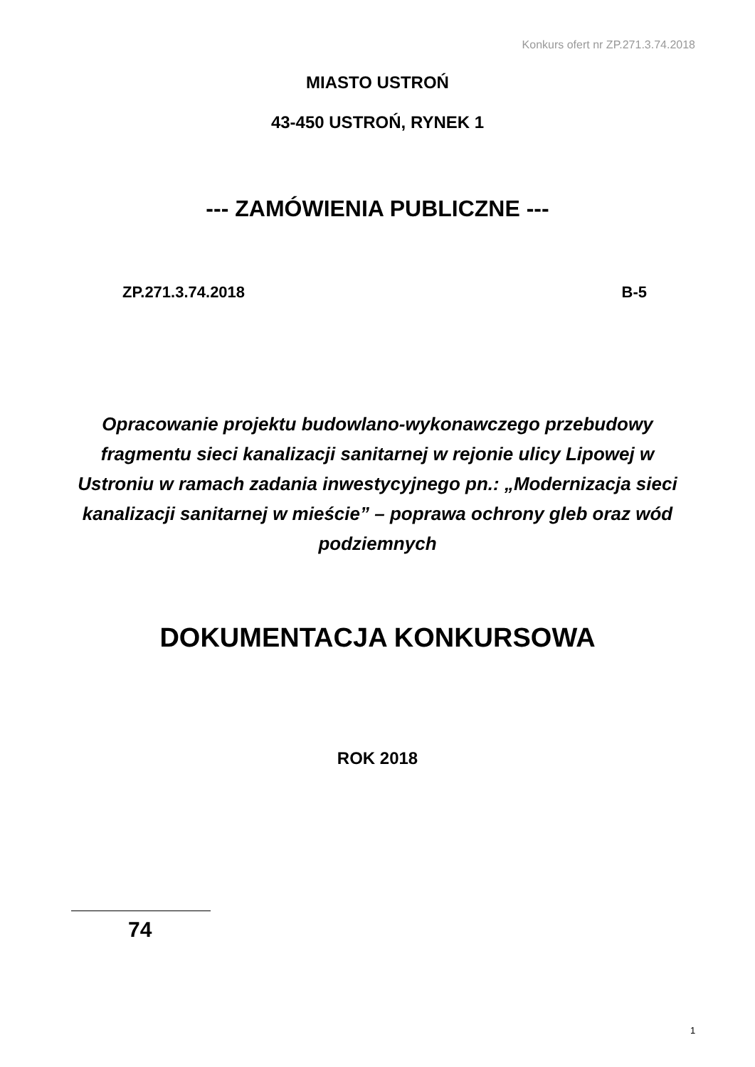Konkurs ofert nr ZP.271.3.74.2018
MIASTO USTROŃ
43-450 USTROŃ, RYNEK 1
--- ZAMÓWIENIA PUBLICZNE ---
ZP.271.3.74.2018 B-5
Opracowanie projektu budowlano-wykonawczego przebudowy fragmentu sieci kanalizacji sanitarnej w rejonie ulicy Lipowej w Ustroniu w ramach zadania inwestycyjnego pn.: „Modernizacja sieci kanalizacji sanitarnej w mieście” – poprawa ochrony gleb oraz wód podziemnych
DOKUMENTACJA KONKURSOWA
ROK 2018
74
1